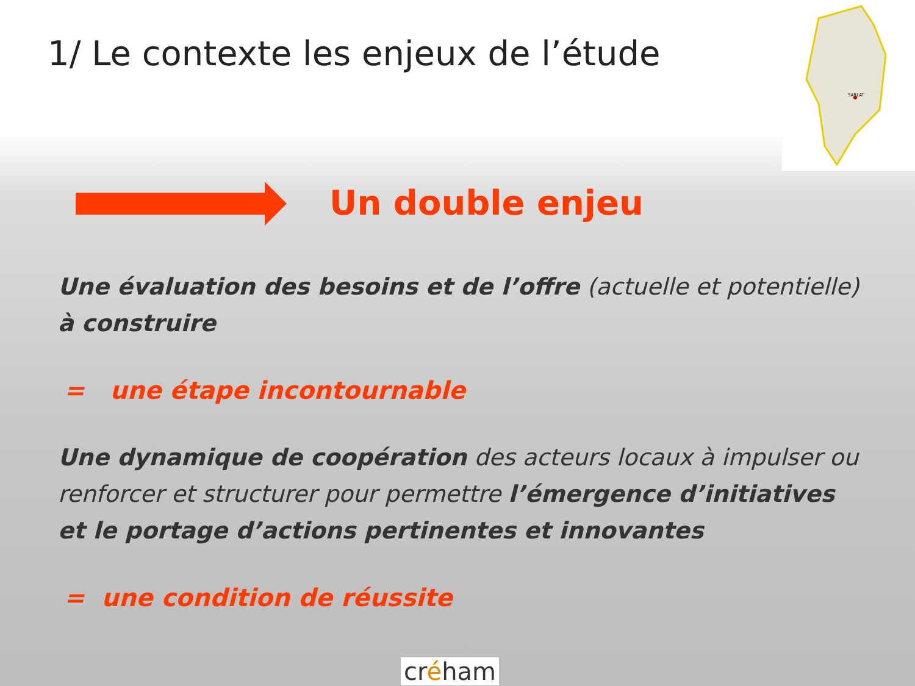1/ Le contexte les enjeux de l’étude
SARLAT
Un double enjeu
Une évaluation des besoins et de l’offre (actuelle et potentielle) à construire
= une étape incontournable
Une dynamique de coopération des acteurs locaux à impulser ou renforcer et structurer pour permettre l’émergence d’initiatives et le portage d’actions pertinentes et innovantes
= une condition de réussite
créham